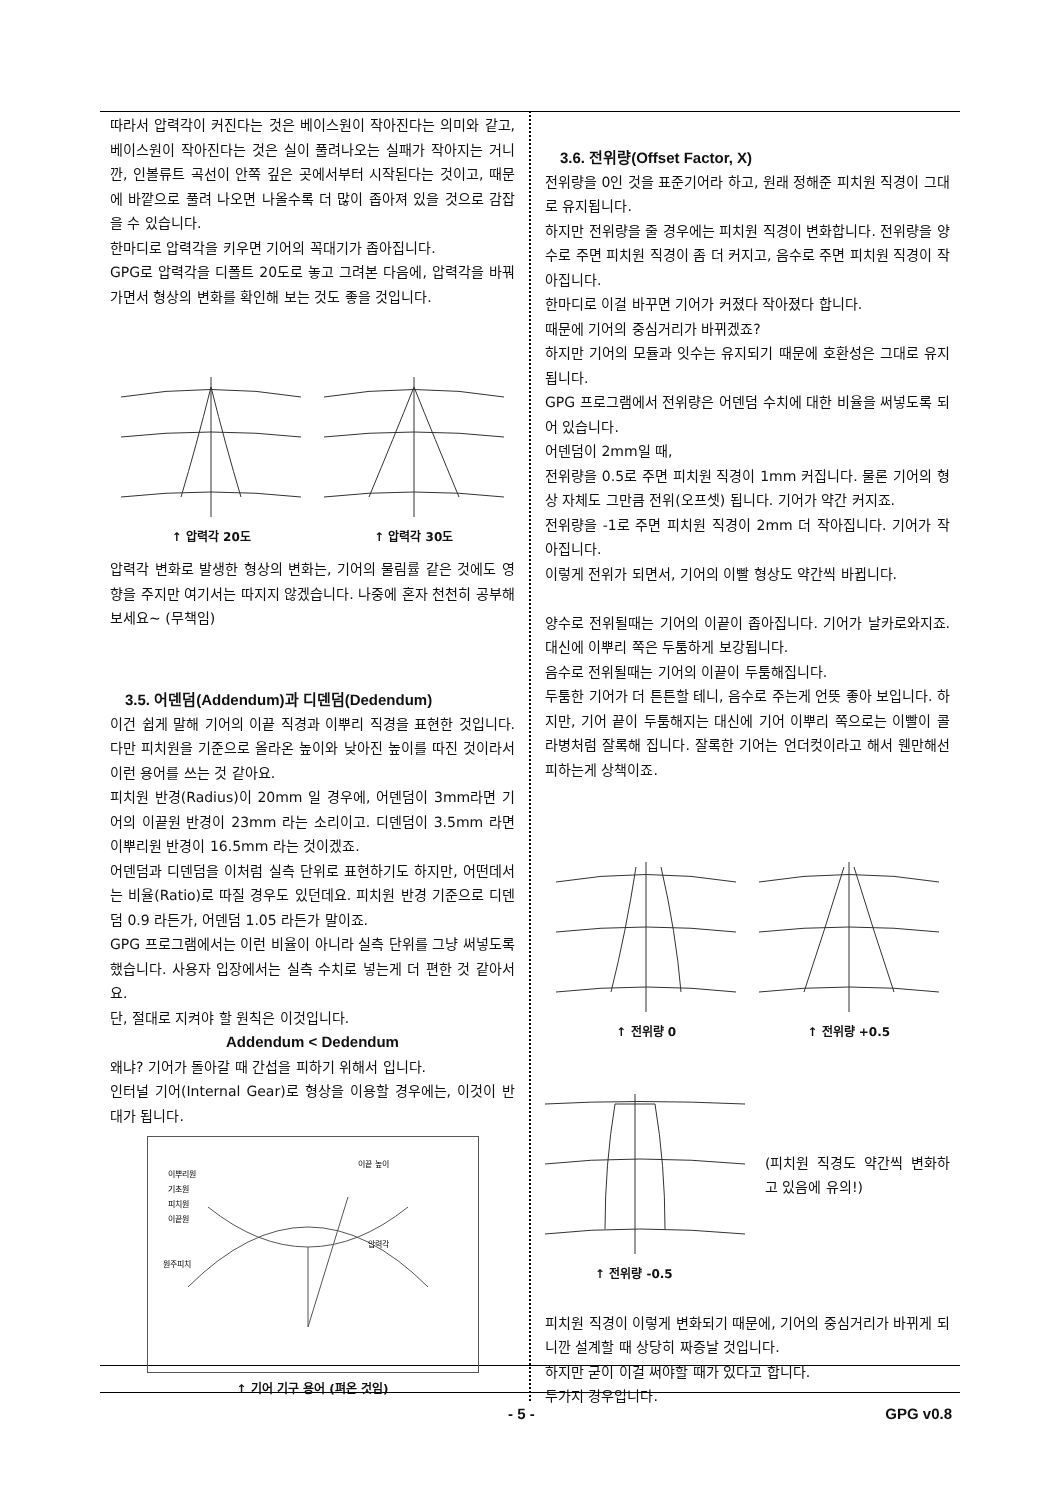따라서 압력각이 커진다는 것은 베이스원이 작아진다는 의미와 같고, 베이스원이 작아진다는 것은 실이 풀려나오는 실패가 작아지는 거니깐, 인볼류트 곡선이 안쪽 깊은 곳에서부터 시작된다는 것이고, 때문에 바깥으로 풀려 나오면 나올수록 더 많이 좁아져 있을 것으로 감잡을 수 있습니다.
한마디로 압력각을 키우면 기어의 꼭대기가 좁아집니다.
GPG로 압력각을 디폴트 20도로 놓고 그려본 다음에, 압력각을 바꿔가면서 형상의 변화를 확인해 보는 것도 좋을 것입니다.
↑ 압력각 20도 ↑ 압력각 30도
압력각 변화로 발생한 형상의 변화는, 기어의 물림률 같은 것에도 영향을 주지만 여기서는 따지지 않겠습니다. 나중에 혼자 천천히 공부해 보세요~ (무책임)
3.5. 어덴덤(Addendum)과 디덴덤(Dedendum)
이건 쉽게 말해 기어의 이끝 직경과 이뿌리 직경을 표현한 것입니다. 다만 피치원을 기준으로 올라온 높이와 낮아진 높이를 따진 것이라서 이런 용어를 쓰는 것 같아요.
피치원 반경(Radius)이 20mm 일 경우에, 어덴덤이 3mm라면 기어의 이끝원 반경이 23mm 라는 소리이고. 디덴덤이 3.5mm 라면 이뿌리원 반경이 16.5mm 라는 것이겠죠.
어덴덤과 디덴덤을 이처럼 실측 단위로 표현하기도 하지만, 어떤데서는 비율(Ratio)로 따질 경우도 있던데요. 피치원 반경 기준으로 디덴덤 0.9 라든가, 어덴덤 1.05 라든가 말이죠.
GPG 프로그램에서는 이런 비율이 아니라 실측 단위를 그냥 써넣도록 했습니다. 사용자 입장에서는 실측 수치로 넣는게 더 편한 것 같아서요.
단, 절대로 지켜야 할 원칙은 이것입니다.
Addendum < Dedendum
왜냐? 기어가 돌아갈 때 간섭을 피하기 위해서 입니다.
인터널 기어(Internal Gear)로 형상을 이용할 경우에는, 이것이 반대가 됩니다.
이뿌리원
기초원
피치원
이끝원
이끝 높이
원주피치
압력각
↑ 기어 기구 용어 (펴온 것임)
3.6. 전위량(Offset Factor, X)
전위량을 0인 것을 표준기어라 하고, 원래 정해준 피치원 직경이 그대로 유지됩니다.
하지만 전위량을 줄 경우에는 피치원 직경이 변화합니다. 전위량을 양수로 주면 피치원 직경이 좀 더 커지고, 음수로 주면 피치원 직경이 작아집니다.
한마디로 이걸 바꾸면 기어가 커졌다 작아졌다 합니다.
때문에 기어의 중심거리가 바뀌겠죠?
하지만 기어의 모듈과 잇수는 유지되기 때문에 호환성은 그대로 유지됩니다.
GPG 프로그램에서 전위량은 어덴덤 수치에 대한 비율을 써넣도록 되어 있습니다.
어덴덤이 2mm일 때,
전위량을 0.5로 주면 피치원 직경이 1mm 커집니다. 물론 기어의 형상 자체도 그만큼 전위(오프셋) 됩니다. 기어가 약간 커지죠.
전위량을 -1로 주면 피치원 직경이 2mm 더 작아집니다. 기어가 작아집니다.
이렇게 전위가 되면서, 기어의 이빨 형상도 약간씩 바뀝니다.
양수로 전위될때는 기어의 이끝이 좁아집니다. 기어가 날카로와지죠. 대신에 이뿌리 쪽은 두툼하게 보강됩니다.
음수로 전위될때는 기어의 이끝이 두툼해집니다.
두툼한 기어가 더 튼튼할 테니, 음수로 주는게 언뜻 좋아 보입니다. 하지만, 기어 끝이 두툼해지는 대신에 기어 이뿌리 쪽으로는 이빨이 콜라병처럼 잘록해 집니다. 잘록한 기어는 언더컷이라고 해서 웬만해선 피하는게 상책이죠.
↑ 전위량 0 ↑ 전위량 +0.5
↑ 전위량 -0.5
(피치원 직경도 약간씩 변화하고 있음에 유의!)
피치원 직경이 이렇게 변화되기 때문에, 기어의 중심거리가 바뀌게 되니깐 설계할 때 상당히 짜증날 것입니다.
하지만 굳이 이걸 써야할 때가 있다고 합니다.
두가지 경우입니다.
- 5 - GPG v0.8